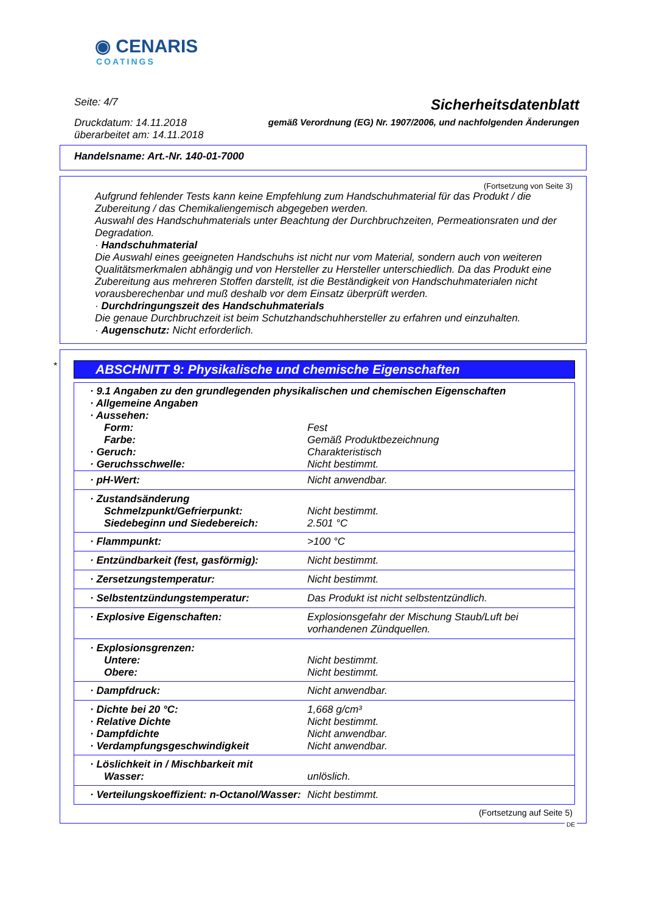◉ CENARIS
COATINGS
Seite: 4/7 Sicherheitsdatenblatt
Druckdatum: 14.11.2018
überarbeitet am: 14.11.2018 gemäß Verordnung (EG) Nr. 1907/2006, und nachfolgenden Änderungen
Handelsname: Art.-Nr. 140-01-7000
(Fortsetzung von Seite 3)
Aufgrund fehlender Tests kann keine Empfehlung zum Handschuhmaterial für das Produkt / die Zubereitung / das Chemikaliengemisch abgegeben werden.
Auswahl des Handschuhmaterials unter Beachtung der Durchbruchzeiten, Permeationsraten und der Degradation.
· Handschuhmaterial
Die Auswahl eines geeigneten Handschuhs ist nicht nur vom Material, sondern auch von weiteren Qualitätsmerkmalen abhängig und von Hersteller zu Hersteller unterschiedlich. Da das Produkt eine Zubereitung aus mehreren Stoffen darstellt, ist die Beständigkeit von Handschuhmaterialen nicht vorausberechenbar und muß deshalb vor dem Einsatz überprüft werden.
· Durchdringungszeit des Handschuhmaterials
Die genaue Durchbruchzeit ist beim Schutzhandschuhhersteller zu erfahren und einzuhalten.
· Augenschutz: Nicht erforderlich.
*
ABSCHNITT 9: Physikalische und chemische Eigenschaften
| · 9.1 Angaben zu den grundlegenden physikalischen und chemischen Eigenschaften · Allgemeine Angaben · Aussehen: | |
| Form: | Fest |
| Farbe: | Gemäß Produktbezeichnung |
| · Geruch: | Charakteristisch |
| · Geruchsschwelle: | Nicht bestimmt. |
| · pH-Wert: | Nicht anwendbar. |
| · Zustandsänderung | |
| Schmelzpunkt/Gefrierpunkt: | Nicht bestimmt. |
| Siedebeginn und Siedebereich: | 2.501 °C |
| · Flammpunkt: | >100 °C |
| · Entzündbarkeit (fest, gasförmig): | Nicht bestimmt. |
| · Zersetzungstemperatur: | Nicht bestimmt. |
| · Selbstentzündungstemperatur: | Das Produkt ist nicht selbstentzündlich. |
| · Explosive Eigenschaften: | Explosionsgefahr der Mischung Staub/Luft bei vorhandenen Zündquellen. |
| · Explosionsgrenzen: | |
| Untere: | Nicht bestimmt. |
| Obere: | Nicht bestimmt. |
| · Dampfdruck: | Nicht anwendbar. |
| · Dichte bei 20 °C: | 1,668 g/cm³ |
| · Relative Dichte | Nicht bestimmt. |
| · Dampfdichte | Nicht anwendbar. |
| · Verdampfungsgeschwindigkeit | Nicht anwendbar. |
| · Löslichkeit in / Mischbarkeit mit | |
| Wasser: | unlöslich. |
| · Verteilungskoeffizient: n-Octanol/Wasser: | Nicht bestimmt. |
(Fortsetzung auf Seite 5)
DE